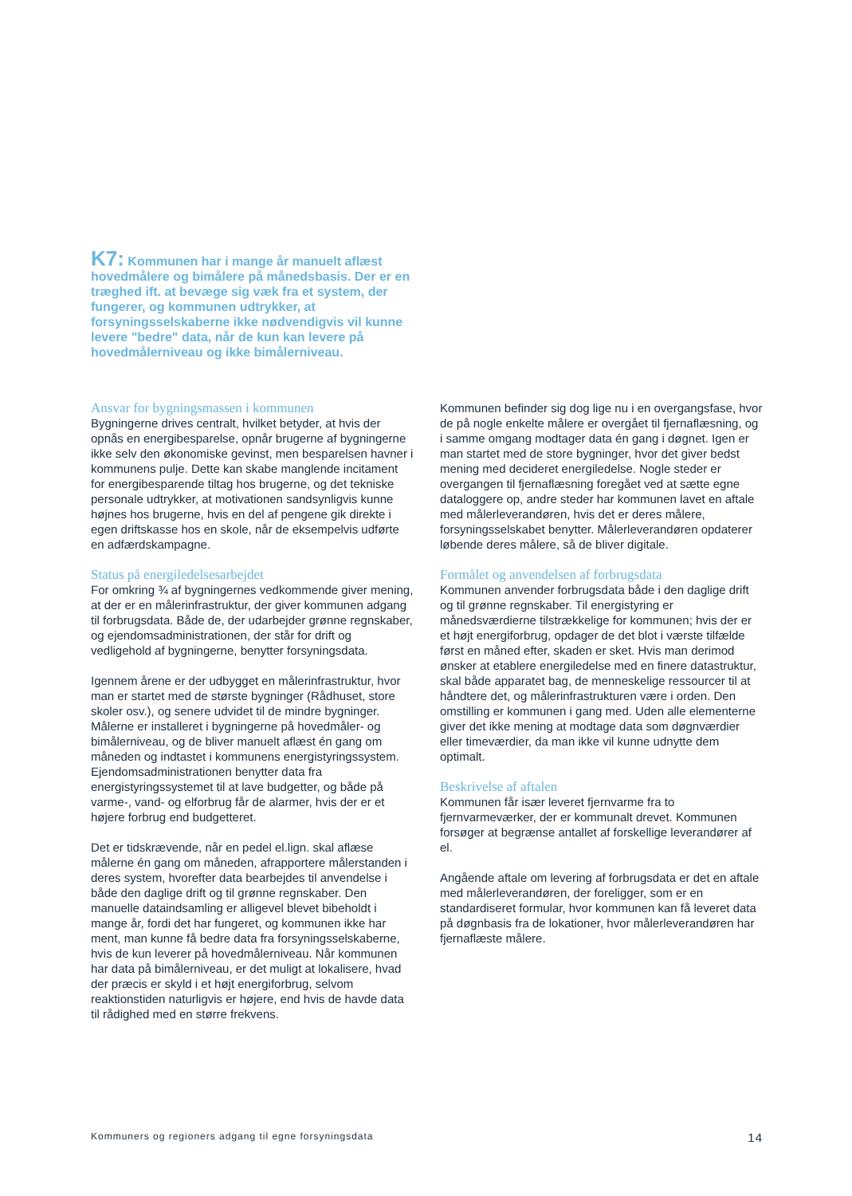K7: Kommunen har i mange år manuelt aflæst hovedmålere og bimålere på månedsbasis. Der er en træghed ift. at bevæge sig væk fra et system, der fungerer, og kommunen udtrykker, at forsyningsselskaberne ikke nødvendigvis vil kunne levere "bedre" data, når de kun kan levere på hovedmålerniveau og ikke bimåler­niveau.
Ansvar for bygningsmassen i kommunen
Bygningerne drives centralt, hvilket betyder, at hvis der opnås en energibesparelse, opnår brugerne af bygningerne ikke selv den økonomiske gevinst, men besparelsen havner i kommunens pulje. Dette kan skabe manglende incitament for energibesparende tiltag hos brugerne, og det tekniske personale udtrykker, at motivationen sandsynligvis kunne højnes hos brugerne, hvis en del af pengene gik direkte i egen driftskasse hos en skole, når de eksempelvis udførte en adfærdskampagne.
Status på energiledelsesarbejdet
For omkring ¾ af bygningernes vedkommende giver mening, at der er en målerinfrastruktur, der giver kommunen adgang til forbrugsdata. Både de, der udarbejder grønne regnskaber, og ejendomsadministrationen, der står for drift og vedligehold af bygningerne, benytter forsyningsdata.
Igennem årene er der udbygget en målerinfrastruktur, hvor man er startet med de største bygninger (Rådhuset, store skoler osv.), og senere udvidet til de mindre bygninger. Målerne er installeret i bygningerne på hovedmåler- og bimålerniveau, og de bliver manuelt aflæst én gang om måneden og indtastet i kommunens energistyringssystem. Ejendomsadministrationen benytter data fra energistyringssystemet til at lave budgetter, og både på varme-, vand- og elforbrug får de alarmer, hvis der er et højere forbrug end budgetteret.
Det er tidskrævende, når en pedel el.lign. skal aflæse målerne én gang om måneden, afrapportere målerstanden i deres system, hvorefter data bearbejdes til anvendelse i både den daglige drift og til grønne regnskaber. Den manuelle dataindsamling er alligevel blevet bibeholdt i mange år, fordi det har fungeret, og kommunen ikke har ment, man kunne få bedre data fra forsyningsselskaberne, hvis de kun leverer på hovedmålerniveau. Når kommunen har data på bimålerniveau, er det muligt at lokalisere, hvad der præcis er skyld i et højt energiforbrug, selvom reaktionstiden naturligvis er højere, end hvis de havde data til rådighed med en større frekvens.
Kommunen befinder sig dog lige nu i en overgangsfase, hvor de på nogle enkelte målere er overgået til fjernaflæsning, og i samme omgang modtager data én gang i døgnet. Igen er man startet med de store bygninger, hvor det giver bedst mening med decideret energiledelse. Nogle steder er overgangen til fjernaflæsning foregået ved at sætte egne dataloggere op, andre steder har kommunen lavet en aftale med målerleverandøren, hvis det er deres målere, forsyningsselskabet benytter. Målerleverandøren opdaterer løbende deres målere, så de bliver digitale.
Formålet og anvendelsen af forbrugsdata
Kommunen anvender forbrugsdata både i den daglige drift og til grønne regnskaber. Til energistyring er månedsværdierne tilstrækkelige for kommunen; hvis der er et højt energiforbrug, opdager de det blot i værste tilfælde først en måned efter, skaden er sket. Hvis man derimod ønsker at etablere energiledelse med en finere datastruktur, skal både apparatet bag, de menneskelige ressourcer til at håndtere det, og målerinfrastrukturen være i orden. Den omstilling er kommunen i gang med. Uden alle elementerne giver det ikke mening at modtage data som døgnværdier eller timeværdier, da man ikke vil kunne udnytte dem optimalt.
Beskrivelse af aftalen
Kommunen får især leveret fjernvarme fra to fjernvarmeværker, der er kommunalt drevet. Kommunen forsøger at begrænse antallet af forskellige leverandører af el.
Angående aftale om levering af forbrugsdata er det en aftale med målerleverandøren, der foreligger, som er en standardiseret formular, hvor kommunen kan få leveret data på døgnbasis fra de lokationer, hvor målerleverandøren har fjernaflæste målere.
Kommuners og regioners adgang til egne forsyningsdata 14